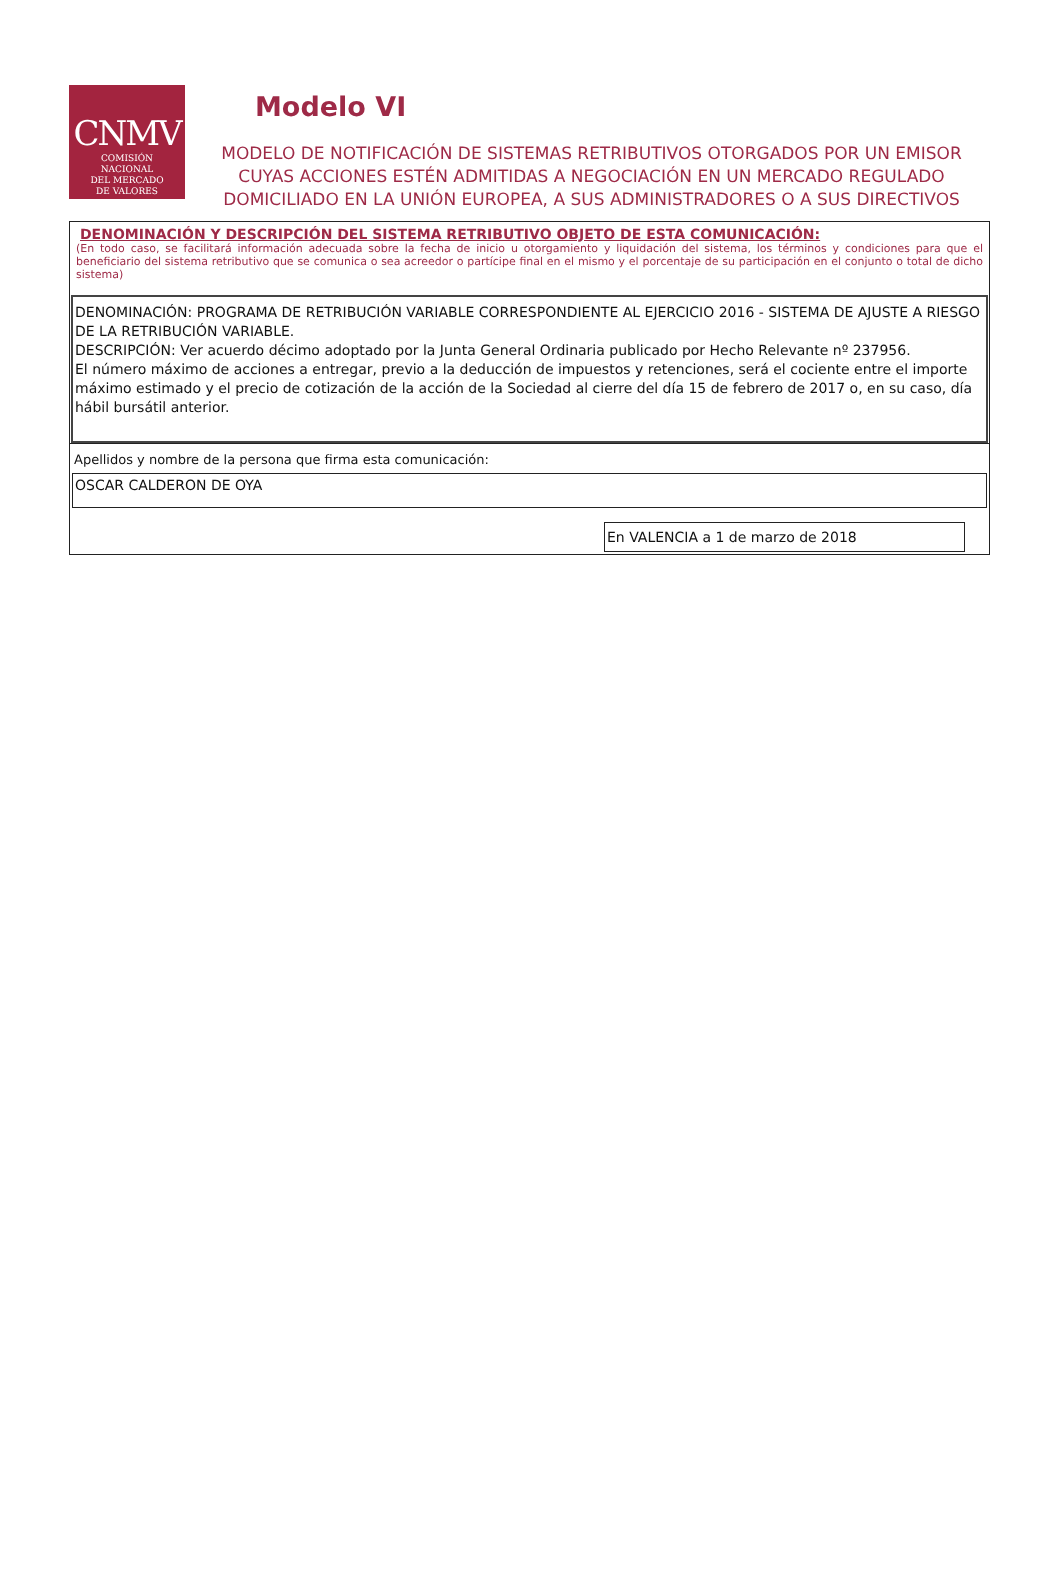CNMV
COMISIÓN
NACIONAL
DEL MERCADO
DE VALORES
Modelo VI
MODELO DE NOTIFICACIÓN DE SISTEMAS RETRIBUTIVOS OTORGADOS POR UN EMISOR CUYAS ACCIONES ESTÉN ADMITIDAS A NEGOCIACIÓN EN UN MERCADO REGULADO DOMICILIADO EN LA UNIÓN EUROPEA, A SUS ADMINISTRADORES O A SUS DIRECTIVOS
DENOMINACIÓN Y DESCRIPCIÓN DEL SISTEMA RETRIBUTIVO OBJETO DE ESTA COMUNICACIÓN:
(En todo caso, se facilitará información adecuada sobre la fecha de inicio u otorgamiento y liquidación del sistema, los términos y condiciones para que el beneficiario del sistema retributivo que se comunica o sea acreedor o partícipe final en el mismo y el porcentaje de su participación en el conjunto o total de dicho sistema)
DENOMINACIÓN: PROGRAMA DE RETRIBUCIÓN VARIABLE CORRESPONDIENTE AL EJERCICIO 2016 - SISTEMA DE AJUSTE A RIESGO DE LA RETRIBUCIÓN VARIABLE.
DESCRIPCIÓN: Ver acuerdo décimo adoptado por la Junta General Ordinaria publicado por Hecho Relevante nº 237956.
El número máximo de acciones a entregar, previo a la deducción de impuestos y retenciones, será el cociente entre el importe máximo estimado y el precio de cotización de la acción de la Sociedad al cierre del día 15 de febrero de 2017 o, en su caso, día hábil bursátil anterior.
Apellidos y nombre de la persona que firma esta comunicación:
OSCAR CALDERON DE OYA
En VALENCIA a 1 de marzo de 2018